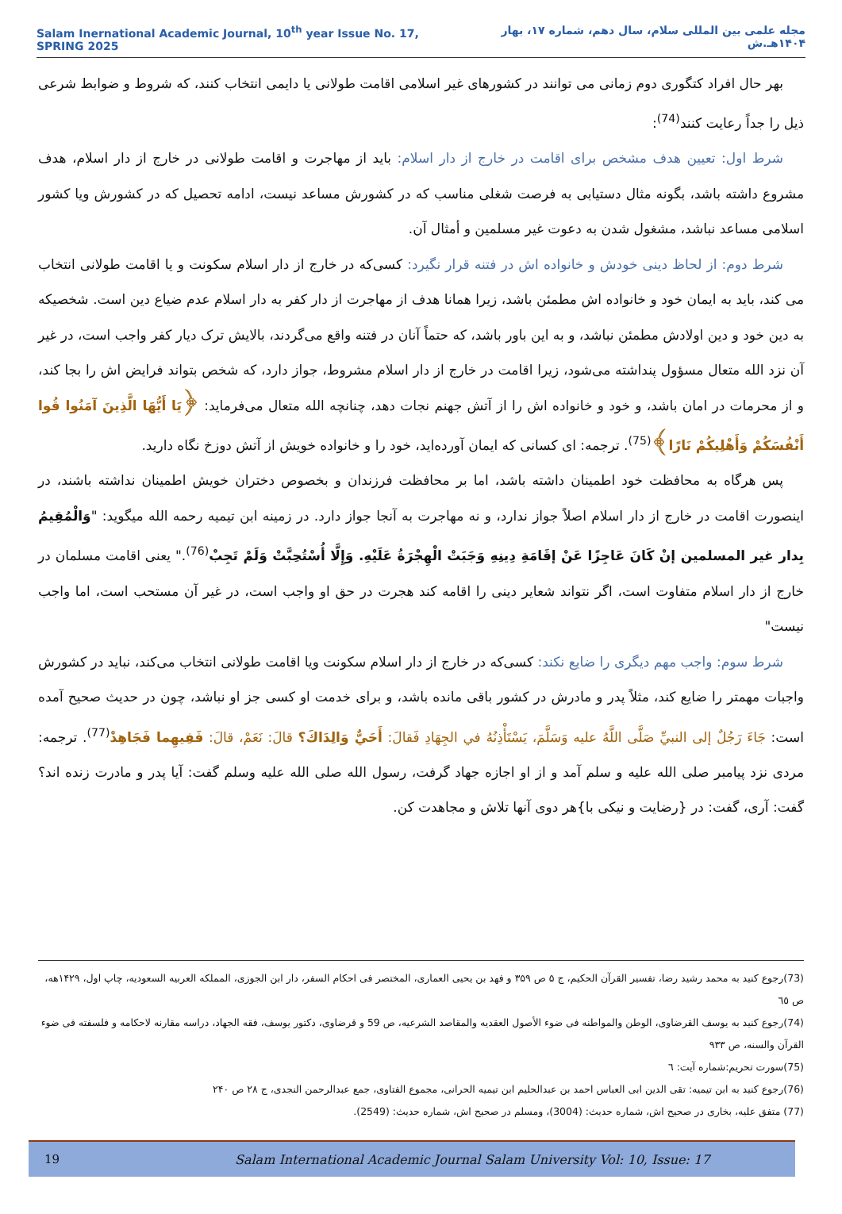Salam Inernational Academic Journal, 10<sup>th</sup> year Issue No. 17, SPRING 2025 مجله علمی بین المللی سلام، سال دهم، شماره ۱۷، بهار ۱۴۰۴هـ.ش
بهر حال افراد کتگوری دوم زمانی می توانند در کشورهای غیر اسلامی اقامت طولانی یا دایمی انتخاب کنند، که شروط و ضوابط شرعی ذیل را جداً رعایت کنند<sup>(74)</sup>:
شرط اول: تعیین هدف مشخص برای اقامت در خارج از دار اسلام: باید از مهاجرت و اقامت طولانی در خارج از دار اسلام، هدف مشروع داشته باشد، بگونه مثال دستیابی به فرصت شغلی مناسب که در کشورش مساعد نیست، ادامه تحصیل که در کشورش ویا کشور اسلامی مساعد نباشد، مشغول شدن به دعوت غیر مسلمین و أمثال آن.
شرط دوم: از لحاظ دینی خودش و خانواده اش در فتنه قرار نگیرد: کسی‌که در خارج از دار اسلام سکونت و یا اقامت طولانی انتخاب می کند، باید به ایمان خود و خانواده اش مطمئن باشد، زیرا همانا هدف از مهاجرت از دار کفر به دار اسلام عدم ضیاع دین است. شخصیکه به دین خود و دین اولادش مطمئن نباشد، و به این باور باشد، که حتماً آنان در فتنه واقع می‌گردند، بالایش ترک دیار کفر واجب است، در غیر آن نزد الله متعال مسؤول پنداشته می‌شود، زیرا اقامت در خارج از دار اسلام مشروط، جواز دارد، که شخص بتواند فرایض اش را بجا کند، و از محرمات در امان باشد، و خود و خانواده اش را از آتش جهنم نجات دهد، چنانچه الله متعال می‌فرماید: ﴿يَا أَيُّهَا الَّذِينَ آمَنُوا قُوا أَنْفُسَكُمْ وَأَهْلِيكُمْ نَارًا﴾<sup>(75)</sup>. ترجمه: ای کسانی که ایمان آورده‌اید، خود را و خانواده خویش از آتش دوزخ نگاه دارید.
پس هرگاه به محافظت خود اطمینان داشته باشد، اما بر محافظت فرزندان و بخصوص دختران خویش اطمینان نداشته باشند، در اینصورت اقامت در خارج از دار اسلام اصلاً جواز ندارد، و نه مهاجرت به آنجا جواز دارد. در زمینه ابن تیمیه رحمه الله میگوید: "وَالْمُقِيمُ بِدار غير المسلمين إنْ كَانَ عَاجِزًا عَنْ إقَامَةِ دِينِهِ وَجَبَتْ الْهِجْرَةُ عَلَيْهِ. وَإِلَّا أُسْتُحِبَّتْ وَلَمْ تَجِبْ<sup>(76)</sup>." یعنی اقامت مسلمان در خارج از دار اسلام متفاوت است، اگر نتواند شعایر دینی را اقامه کند هجرت در حق او واجب است، در غیر آن مستحب است، اما واجب نیست"
شرط سوم: واجب مهم دیگری را ضایع نکند: کسی‌که در خارج از دار اسلام سکونت ویا اقامت طولانی انتخاب می‌کند، نباید در کشورش واجبات مهمتر را ضایع کند، مثلاً پدر و مادرش در کشور باقی مانده باشد، و برای خدمت او کسی جز او نباشد، چون در حدیث صحیح آمده است: جَاءَ رَجُلٌ إلى النبيِّ صَلَّى اللَّهُ عليه وَسَلَّمَ، يَسْتَأْذِنُهُ في الجِهَادِ فَقالَ: أَحَيٌّ وَالِدَاكَ؟ قالَ: نَعَمْ، قالَ: فَفِيهِما فَجَاهِدْ<sup>(77)</sup>. ترجمه: مردی نزد پیامبر صلی الله علیه و سلم آمد و از او اجازه جهاد گرفت، رسول الله صلی الله علیه وسلم گفت: آیا پدر و مادرت زنده اند؟ گفت: آری، گفت: در {رضایت و نیکی با}هر دوی آنها تلاش و مجاهدت کن.
(73)رجوع کنید به محمد رشید رضا، تفسير القرآن الحكيم، ج ۵ ص ۳۵۹ و فهد بن يحيى العماری، المختصر فی احکام السفر، دار ابن الجوزی، المملكه العربيه السعوديه، چاپ اول، ۱۴۲۹هه، ص ٦٥
(74)رجوع کنید به یوسف القرضاوی، الوطن والمواطنه فی ضوء الأصول العقديه والمقاصد الشرعيه، ص 59 و قرضاوی، دکتور یوسف، فقه الجهاد، دراسه مقارنه لاحکامه و فلسفته فی ضوء القرآن والسنه، ص ۹۳۳
(75)سورت تحریم:شماره آیت: ٦
(76)رجوع کنید به ابن تیمیه: تقی الدين ابی العباس احمد بن عبدالحليم ابن تيميه الحرانی، مجموع الفتاوی، جمع عبدالرحمن النجدی، ج ۲۸ ص ۲۴۰
(77) متفق علیه، بخاری در صحیح اش، شماره حدیث: (3004)، ومسلم در صحیح اش، شماره حدیث: (2549).
19 Salam International Academic Journal Salam University Vol: 10, Issue: 17